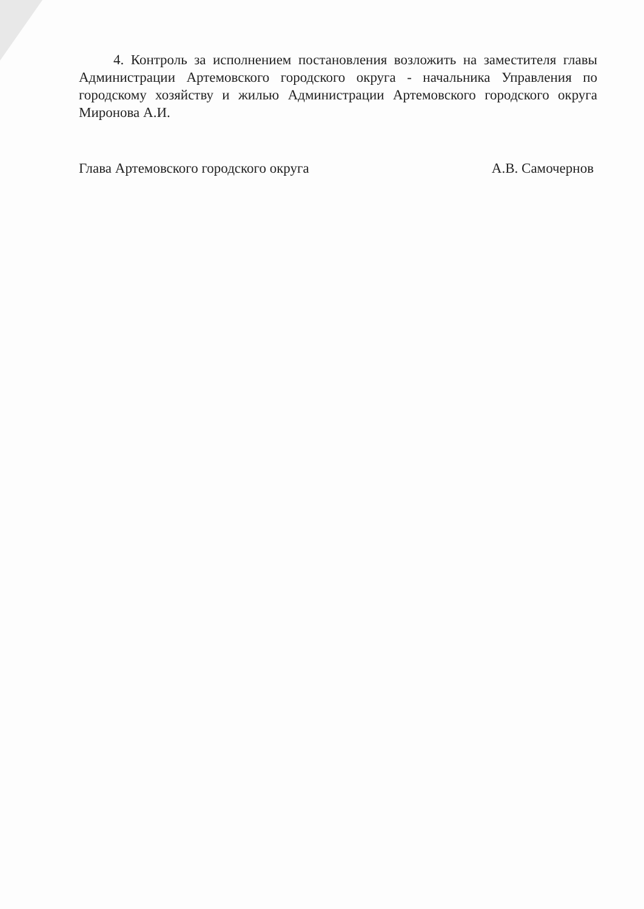4. Контроль за исполнением постановления возложить на заместителя главы Администрации Артемовского городского округа - начальника Управления по городскому хозяйству и жилью Администрации Артемовского городского округа Миронова А.И.
Глава Артемовского городского округа А.В. Самочернов